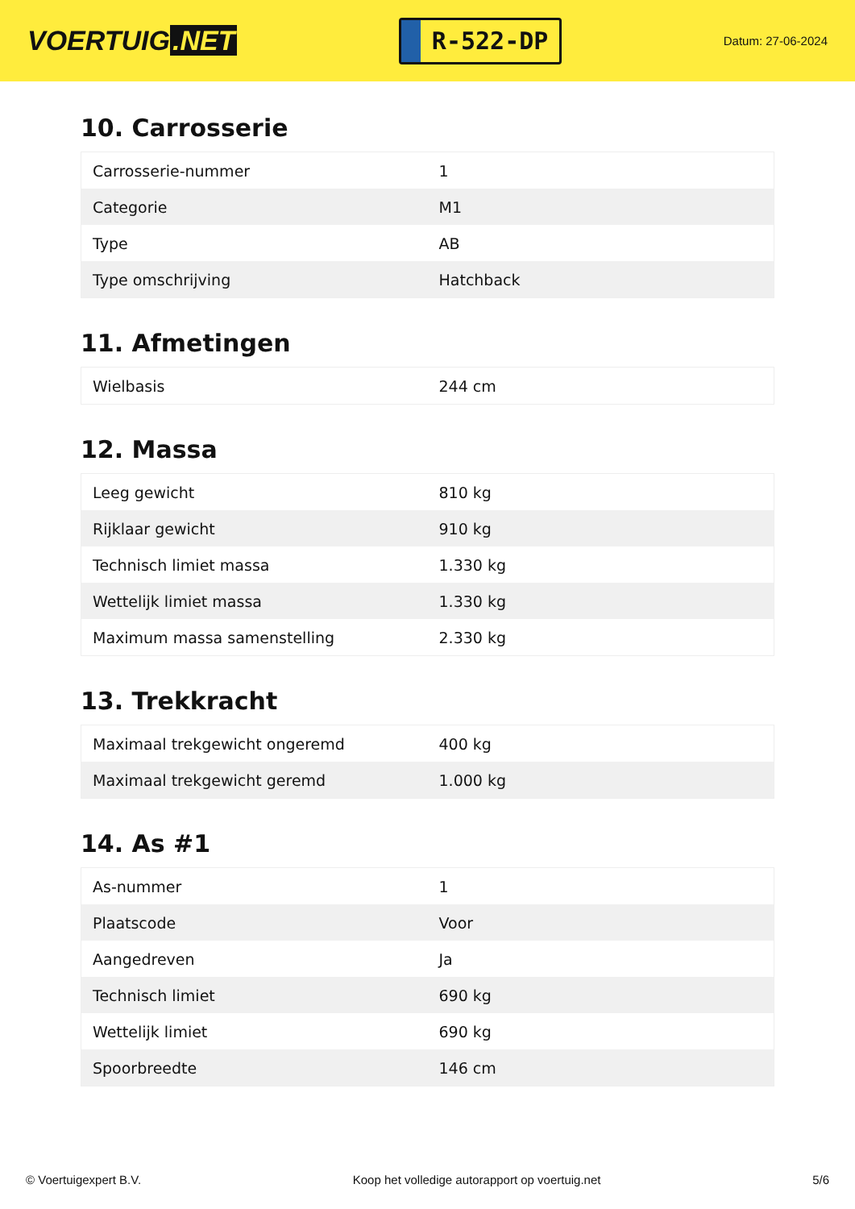VOERTUIG.NET
R-522-DP
Datum: 27-06-2024
10. Carrosserie
| Carrosserie-nummer | 1 |
| Categorie | M1 |
| Type | AB |
| Type omschrijving | Hatchback |
11. Afmetingen
| Wielbasis | 244 cm |
12. Massa
| Leeg gewicht | 810 kg |
| Rijklaar gewicht | 910 kg |
| Technisch limiet massa | 1.330 kg |
| Wettelijk limiet massa | 1.330 kg |
| Maximum massa samenstelling | 2.330 kg |
13. Trekkracht
| Maximaal trekgewicht ongeremd | 400 kg |
| Maximaal trekgewicht geremd | 1.000 kg |
14. As #1
| As-nummer | 1 |
| Plaatscode | Voor |
| Aangedreven | Ja |
| Technisch limiet | 690 kg |
| Wettelijk limiet | 690 kg |
| Spoorbreedte | 146 cm |
© Voertuigexpert B.V. Koop het volledige autorapport op voertuig.net 5/6